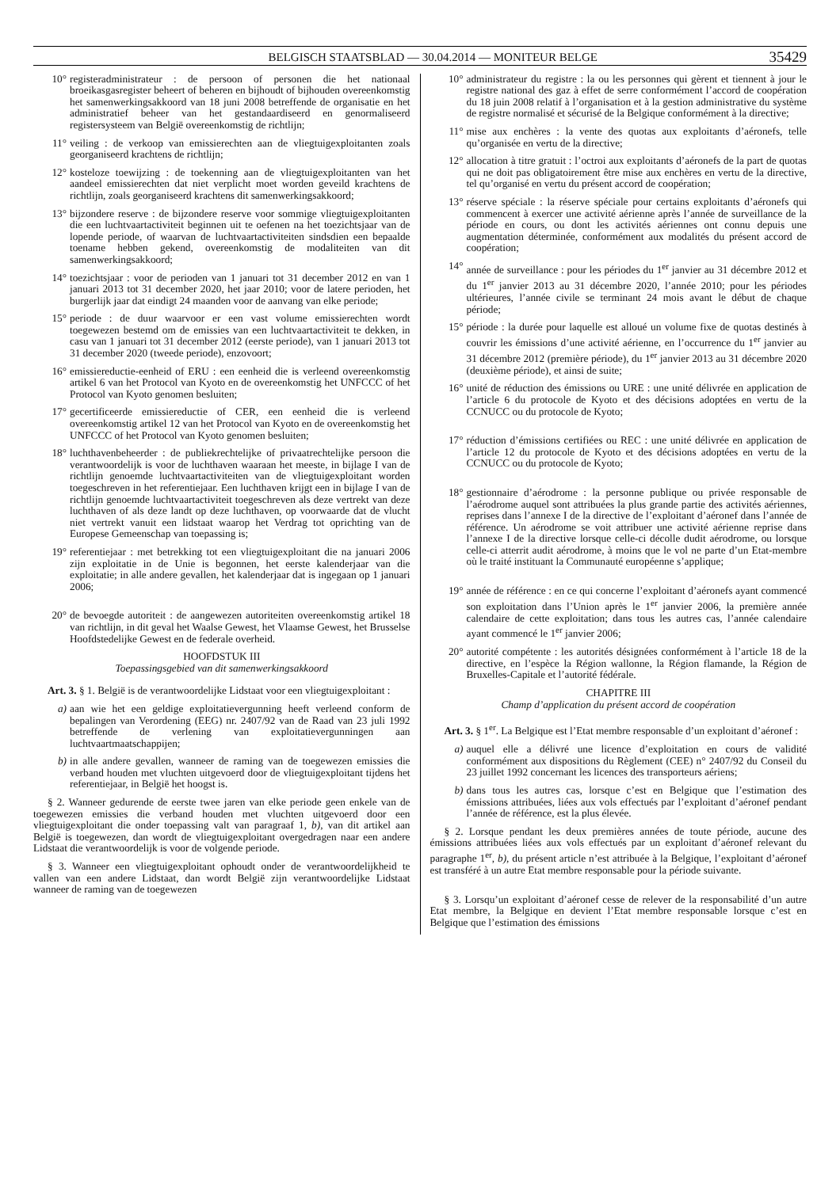BELGISCH STAATSBLAD — 30.04.2014 — MONITEUR BELGE 35429
10° registeradministrateur : de persoon of personen die het nationaal broeikasgasregister beheert of beheren en bijhoudt of bijhouden overeenkomstig het samenwerkingsakkoord van 18 juni 2008 betreffende de organisatie en het administratief beheer van het gestandaardiseerd en genormaliseerd registersysteem van België overeenkomstig de richtlijn;
11° veiling : de verkoop van emissierechten aan de vliegtuigexploitanten zoals georganiseerd krachtens de richtlijn;
12° kosteloze toewijzing : de toekenning aan de vliegtuigexploitanten van het aandeel emissierechten dat niet verplicht moet worden geveild krachtens de richtlijn, zoals georganiseerd krachtens dit samenwerkingsakkoord;
13° bijzondere reserve : de bijzondere reserve voor sommige vliegtuigexploitanten die een luchtvaartactiviteit beginnen uit te oefenen na het toezichtsjaar van de lopende periode, of waarvan de luchtvaartactiviteiten sindsdien een bepaalde toename hebben gekend, overeenkomstig de modaliteiten van dit samenwerkingsakkoord;
14° toezichtsjaar : voor de perioden van 1 januari tot 31 december 2012 en van 1 januari 2013 tot 31 december 2020, het jaar 2010; voor de latere perioden, het burgerlijk jaar dat eindigt 24 maanden voor de aanvang van elke periode;
15° periode : de duur waarvoor er een vast volume emissierechten wordt toegewezen bestemd om de emissies van een luchtvaartactiviteit te dekken, in casu van 1 januari tot 31 december 2012 (eerste periode), van 1 januari 2013 tot 31 december 2020 (tweede periode), enzovoort;
16° emissiereductie-eenheid of ERU : een eenheid die is verleend overeenkomstig artikel 6 van het Protocol van Kyoto en de overeenkomstig het UNFCCC of het Protocol van Kyoto genomen besluiten;
17° gecertificeerde emissiereductie of CER, een eenheid die is verleend overeenkomstig artikel 12 van het Protocol van Kyoto en de overeenkomstig het UNFCCC of het Protocol van Kyoto genomen besluiten;
18° luchthavenbeheerder : de publiekrechtelijke of privaatrechtelijke persoon die verantwoordelijk is voor de luchthaven waaraan het meeste, in bijlage I van de richtlijn genoemde luchtvaartactiviteiten van de vliegtuigexploitant worden toegeschreven in het referentiejaar. Een luchthaven krijgt een in bijlage I van de richtlijn genoemde luchtvaartactiviteit toegeschreven als deze vertrekt van deze luchthaven of als deze landt op deze luchthaven, op voorwaarde dat de vlucht niet vertrekt vanuit een lidstaat waarop het Verdrag tot oprichting van de Europese Gemeenschap van toepassing is;
19° referentiejaar : met betrekking tot een vliegtuigexploitant die na januari 2006 zijn exploitatie in de Unie is begonnen, het eerste kalenderjaar van die exploitatie; in alle andere gevallen, het kalenderjaar dat is ingegaan op 1 januari 2006;
20° de bevoegde autoriteit : de aangewezen autoriteiten overeenkomstig artikel 18 van richtlijn, in dit geval het Waalse Gewest, het Vlaamse Gewest, het Brusselse Hoofdstedelijke Gewest en de federale overheid.
HOOFDSTUK III
Toepassingsgebied van dit samenwerkingsakkoord
Art. 3. § 1. België is de verantwoordelijke Lidstaat voor een vliegtuigexploitant :
a) aan wie het een geldige exploitatievergunning heeft verleend conform de bepalingen van Verordening (EEG) nr. 2407/92 van de Raad van 23 juli 1992 betreffende de verlening van exploitatievergunningen aan luchtvaartmaatschappijen;
b) in alle andere gevallen, wanneer de raming van de toegewezen emissies die verband houden met vluchten uitgevoerd door de vliegtuigexploitant tijdens het referentiejaar, in België het hoogst is.
§ 2. Wanneer gedurende de eerste twee jaren van elke periode geen enkele van de toegewezen emissies die verband houden met vluchten uitgevoerd door een vliegtuigexploitant die onder toepassing valt van paragraaf 1, b), van dit artikel aan België is toegewezen, dan wordt de vliegtuigexploitant overgedragen naar een andere Lidstaat die verantwoordelijk is voor de volgende periode.
§ 3. Wanneer een vliegtuigexploitant ophoudt onder de verantwoordelijkheid te vallen van een andere Lidstaat, dan wordt België zijn verantwoordelijke Lidstaat wanneer de raming van de toegewezen
10° administrateur du registre : la ou les personnes qui gèrent et tiennent à jour le registre national des gaz à effet de serre conformément l’accord de coopération du 18 juin 2008 relatif à l’organisation et à la gestion administrative du système de registre normalisé et sécurisé de la Belgique conformément à la directive;
11° mise aux enchères : la vente des quotas aux exploitants d’aéronefs, telle qu’organisée en vertu de la directive;
12° allocation à titre gratuit : l’octroi aux exploitants d’aéronefs de la part de quotas qui ne doit pas obligatoirement être mise aux enchères en vertu de la directive, tel qu’organisé en vertu du présent accord de coopération;
13° réserve spéciale : la réserve spéciale pour certains exploitants d’aéronefs qui commencent à exercer une activité aérienne après l’année de surveillance de la période en cours, ou dont les activités aériennes ont connu depuis une augmentation déterminée, conformément aux modalités du présent accord de coopération;
14° année de surveillance : pour les périodes du 1<sup>er</sup> janvier au 31 décembre 2012 et du 1<sup>er</sup> janvier 2013 au 31 décembre 2020, l’année 2010; pour les périodes ultérieures, l’année civile se terminant 24 mois avant le début de chaque période;
15° période : la durée pour laquelle est alloué un volume fixe de quotas destinés à couvrir les émissions d’une activité aérienne, en l’occurrence du 1<sup>er</sup> janvier au 31 décembre 2012 (première période), du 1<sup>er</sup> janvier 2013 au 31 décembre 2020 (deuxième période), et ainsi de suite;
16° unité de réduction des émissions ou URE : une unité délivrée en application de l’article 6 du protocole de Kyoto et des décisions adoptées en vertu de la CCNUCC ou du protocole de Kyoto;
17° réduction d’émissions certifiées ou REC : une unité délivrée en application de l’article 12 du protocole de Kyoto et des décisions adoptées en vertu de la CCNUCC ou du protocole de Kyoto;
18° gestionnaire d’aérodrome : la personne publique ou privée responsable de l’aérodrome auquel sont attribuées la plus grande partie des activités aériennes, reprises dans l’annexe I de la directive de l’exploitant d’aéronef dans l’année de référence. Un aérodrome se voit attribuer une activité aérienne reprise dans l’annexe I de la directive lorsque celle-ci décolle dudit aérodrome, ou lorsque celle-ci atterrit audit aérodrome, à moins que le vol ne parte d’un Etat-membre où le traité instituant la Communauté européenne s’applique;
19° année de référence : en ce qui concerne l’exploitant d’aéronefs ayant commencé son exploitation dans l’Union après le 1<sup>er</sup> janvier 2006, la première année calendaire de cette exploitation; dans tous les autres cas, l’année calendaire ayant commencé le 1<sup>er</sup> janvier 2006;
20° autorité compétente : les autorités désignées conformément à l’article 18 de la directive, en l’espèce la Région wallonne, la Région flamande, la Région de Bruxelles-Capitale et l’autorité fédérale.
CHAPITRE III
Champ d’application du présent accord de coopération
Art. 3. § 1<sup>er</sup>. La Belgique est l’Etat membre responsable d’un exploitant d’aéronef :
a) auquel elle a délivré une licence d’exploitation en cours de validité conformément aux dispositions du Règlement (CEE) n° 2407/92 du Conseil du 23 juillet 1992 concernant les licences des transporteurs aériens;
b) dans tous les autres cas, lorsque c’est en Belgique que l’estimation des émissions attribuées, liées aux vols effectués par l’exploitant d’aéronef pendant l’année de référence, est la plus élevée.
§ 2. Lorsque pendant les deux premières années de toute période, aucune des émissions attribuées liées aux vols effectués par un exploitant d’aéronef relevant du paragraphe 1<sup>er</sup>, b), du présent article n’est attribuée à la Belgique, l’exploitant d’aéronef est transféré à un autre Etat membre responsable pour la période suivante.
§ 3. Lorsqu’un exploitant d’aéronef cesse de relever de la responsabilité d’un autre Etat membre, la Belgique en devient l’Etat membre responsable lorsque c’est en Belgique que l’estimation des émissions